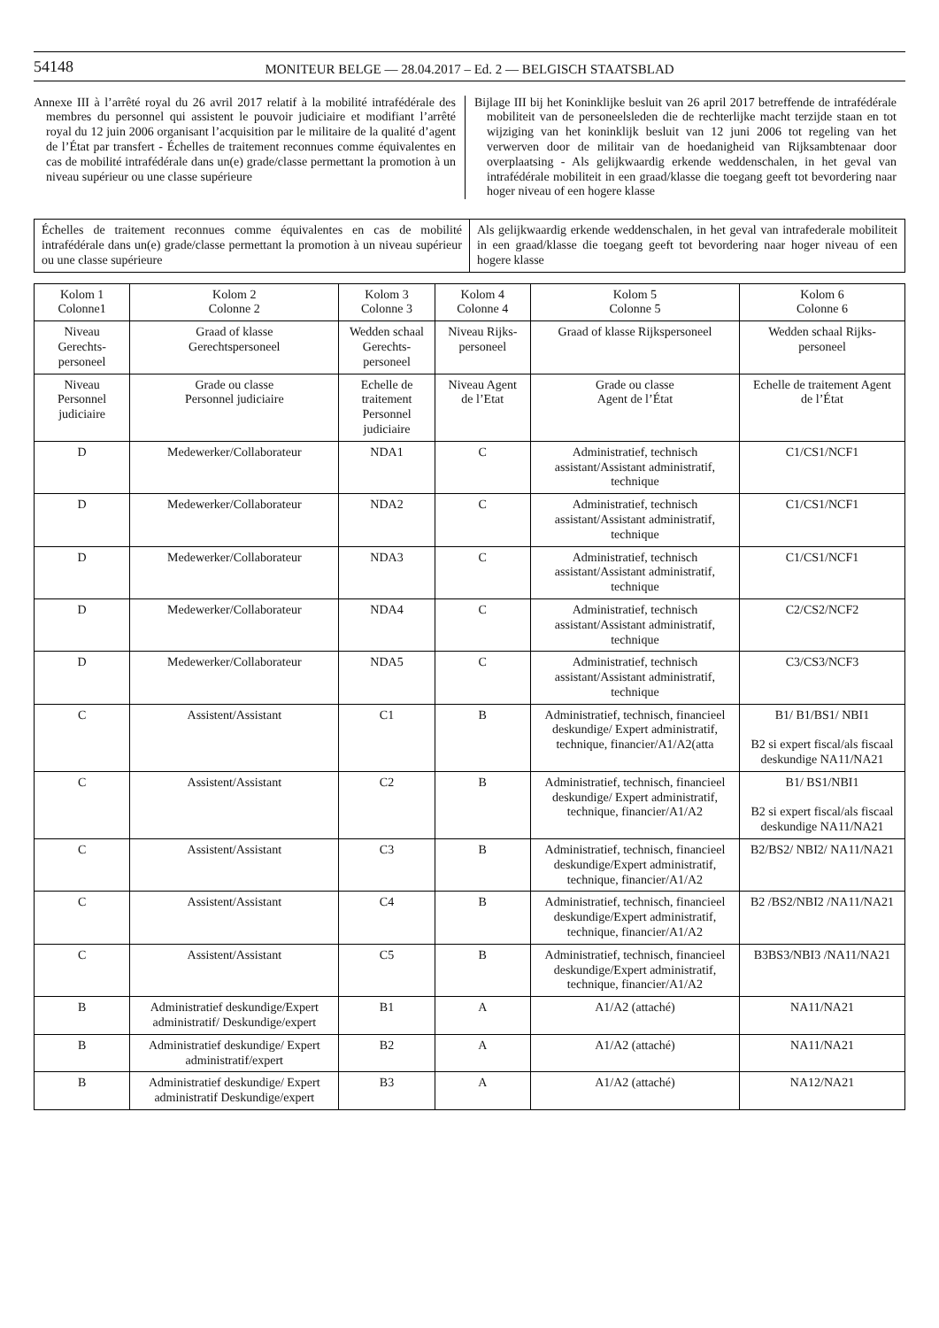54148 MONITEUR BELGE — 28.04.2017 – Ed. 2 — BELGISCH STAATSBLAD
Annexe III à l’arrêté royal du 26 avril 2017 relatif à la mobilité intrafédérale des membres du personnel qui assistent le pouvoir judiciaire et modifiant l’arrêté royal du 12 juin 2006 organisant l’acquisition par le militaire de la qualité d’agent de l’État par transfert - Échelles de traitement reconnues comme équivalentes en cas de mobilité intrafédérale dans un(e) grade/classe permettant la promotion à un niveau supérieur ou une classe supérieure
Bijlage III bij het Koninklijke besluit van 26 april 2017 betreffende de intrafédérale mobiliteit van de personeelsleden die de rechterlijke macht terzijde staan en tot wijziging van het koninklijk besluit van 12 juni 2006 tot regeling van het verwerven door de militair van de hoedanigheid van Rijksambtenaar door overplaatsing - Als gelijkwaardig erkende weddenschalen, in het geval van intrafédérale mobiliteit in een graad/klasse die toegang geeft tot bevordering naar hoger niveau of een hogere klasse
| Échelles de traitement reconnues comme équivalentes en cas de mobilité intrafédérale dans un(e) grade/classe permettant la promotion à un niveau supérieur ou une classe supérieure | Als gelijkwaardig erkende weddenschalen, in het geval van intrafederale mobiliteit in een graad/klasse die toegang geeft tot bevordering naar hoger niveau of een hogere klasse |
| Kolom 1 Colonne1 | Kolom 2 Colonne 2 | Kolom 3 Colonne 3 | Kolom 4 Colonne 4 | Kolom 5 Colonne 5 | Kolom 6 Colonne 6 |
| --- | --- | --- | --- | --- | --- |
| Niveau Gerechts-personeel | Graad of klasse Gerechtspersoneel | Wedden schaal Gerechts-personeel | Niveau Rijks-personeel | Graad of klasse Rijkspersoneel | Wedden schaal Rijks-personeel |
| Niveau Personnel judiciaire | Grade ou classe Personnel judiciaire | Echelle de traitement Personnel judiciaire | Niveau Agent de l’Etat | Grade ou classe Agent de l’État | Echelle de traitement Agent de l’État |
| D | Medewerker/Collaborateur | NDA1 | C | Administratief, technisch assistant/Assistant administratif, technique | C1/CS1/NCF1 |
| D | Medewerker/Collaborateur | NDA2 | C | Administratief, technisch assistant/Assistant administratif, technique | C1/CS1/NCF1 |
| D | Medewerker/Collaborateur | NDA3 | C | Administratief, technisch assistant/Assistant administratif, technique | C1/CS1/NCF1 |
| D | Medewerker/Collaborateur | NDA4 | C | Administratief, technisch assistant/Assistant administratif, technique | C2/CS2/NCF2 |
| D | Medewerker/Collaborateur | NDA5 | C | Administratief, technisch assistant/Assistant administratif, technique | C3/CS3/NCF3 |
| C | Assistent/Assistant | C1 | B | Administratief, technisch, financieel deskundige/ Expert administratif, technique, financier/A1/A2(atta | B1/ B1/BS1/ NBI1 B2 si expert fiscal/als fiscaal deskundige NA11/NA21 |
| C | Assistent/Assistant | C2 | B | Administratief, technisch, financieel deskundige/ Expert administratif, technique, financier/A1/A2 | B1/ BS1/NBI1 B2 si expert fiscal/als fiscaal deskundige NA11/NA21 |
| C | Assistent/Assistant | C3 | B | Administratief, technisch, financieel deskundige/Expert administratif, technique, financier/A1/A2 | B2/BS2/ NBI2/ NA11/NA21 |
| C | Assistent/Assistant | C4 | B | Administratief, technisch, financieel deskundige/Expert administratif, technique, financier/A1/A2 | B2 /BS2/NBI2 /NA11/NA21 |
| C | Assistent/Assistant | C5 | B | Administratief, technisch, financieel deskundige/Expert administratif, technique, financier/A1/A2 | B3BS3/NBI3 /NA11/NA21 |
| B | Administratief deskundige/Expert administratif/ Deskundige/expert | B1 | A | A1/A2 (attaché) | NA11/NA21 |
| B | Administratief deskundige/ Expert administratif/expert | B2 | A | A1/A2 (attaché) | NA11/NA21 |
| B | Administratief deskundige/ Expert administratif Deskundige/expert | B3 | A | A1/A2 (attaché) | NA12/NA21 |